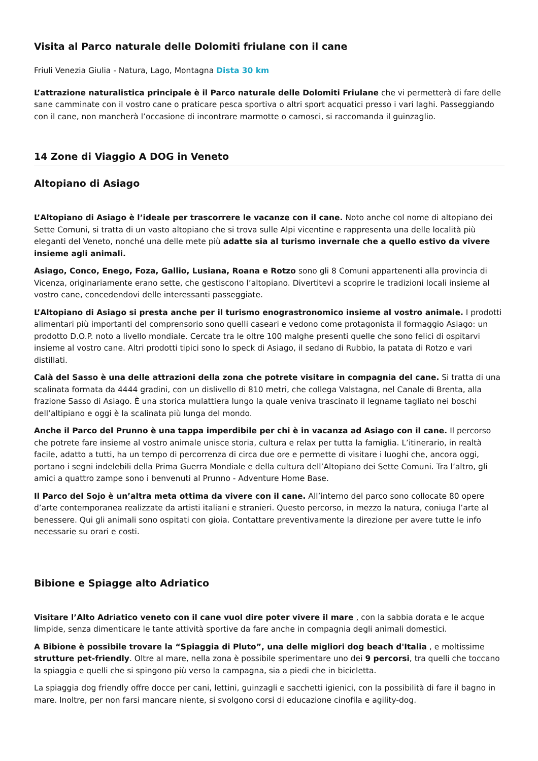Visita al Parco naturale delle Dolomiti friulane con il cane
Friuli Venezia Giulia - Natura, Lago, Montagna Dista 30 km
L’attrazione naturalistica principale è il Parco naturale delle Dolomiti Friulane che vi permetterà di fare delle sane camminate con il vostro cane o praticare pesca sportiva o altri sport acquatici presso i vari laghi. Passeggiando con il cane, non mancherà l’occasione di incontrare marmotte o camosci, si raccomanda il guinzaglio.
14 Zone di Viaggio A DOG in Veneto
Altopiano di Asiago
L’Altopiano di Asiago è l’ideale per trascorrere le vacanze con il cane. Noto anche col nome di altopiano dei Sette Comuni, si tratta di un vasto altopiano che si trova sulle Alpi vicentine e rappresenta una delle località più eleganti del Veneto, nonché una delle mete più adatte sia al turismo invernale che a quello estivo da vivere insieme agli animali.
Asiago, Conco, Enego, Foza, Gallio, Lusiana, Roana e Rotzo sono gli 8 Comuni appartenenti alla provincia di Vicenza, originariamente erano sette, che gestiscono l’altopiano. Divertitevi a scoprire le tradizioni locali insieme al vostro cane, concedendovi delle interessanti passeggiate.
L’Altopiano di Asiago si presta anche per il turismo enograstronomico insieme al vostro animale. I prodotti alimentari più importanti del comprensorio sono quelli caseari e vedono come protagonista il formaggio Asiago: un prodotto D.O.P. noto a livello mondiale. Cercate tra le oltre 100 malghe presenti quelle che sono felici di ospitarvi insieme al vostro cane. Altri prodotti tipici sono lo speck di Asiago, il sedano di Rubbio, la patata di Rotzo e vari distillati.
Calà del Sasso è una delle attrazioni della zona che potrete visitare in compagnia del cane. Si tratta di una scalinata formata da 4444 gradini, con un dislivello di 810 metri, che collega Valstagna, nel Canale di Brenta, alla frazione Sasso di Asiago. È una storica mulattiera lungo la quale veniva trascinato il legname tagliato nei boschi dell’altipiano e oggi è la scalinata più lunga del mondo.
Anche il Parco del Prunno è una tappa imperdibile per chi è in vacanza ad Asiago con il cane. Il percorso che potrete fare insieme al vostro animale unisce storia, cultura e relax per tutta la famiglia. L’itinerario, in realtà facile, adatto a tutti, ha un tempo di percorrenza di circa due ore e permette di visitare i luoghi che, ancora oggi, portano i segni indelebili della Prima Guerra Mondiale e della cultura dell’Altopiano dei Sette Comuni. Tra l’altro, gli amici a quattro zampe sono i benvenuti al Prunno - Adventure Home Base.
Il Parco del Sojo è un’altra meta ottima da vivere con il cane. All’interno del parco sono collocate 80 opere d’arte contemporanea realizzate da artisti italiani e stranieri. Questo percorso, in mezzo la natura, coniuga l’arte al benessere. Qui gli animali sono ospitati con gioia. Contattare preventivamente la direzione per avere tutte le info necessarie su orari e costi.
Bibione e Spiagge alto Adriatico
Visitare l’Alto Adriatico veneto con il cane vuol dire poter vivere il mare , con la sabbia dorata e le acque limpide, senza dimenticare le tante attività sportive da fare anche in compagnia degli animali domestici.
A Bibione è possibile trovare la “Spiaggia di Pluto”, una delle migliori dog beach d'Italia , e moltissime strutture pet-friendly. Oltre al mare, nella zona è possibile sperimentare uno dei 9 percorsi, tra quelli che toccano la spiaggia e quelli che si spingono più verso la campagna, sia a piedi che in bicicletta.
La spiaggia dog friendly offre docce per cani, lettini, guinzagli e sacchetti igienici, con la possibilità di fare il bagno in mare. Inoltre, per non farsi mancare niente, si svolgono corsi di educazione cinofila e agility-dog.